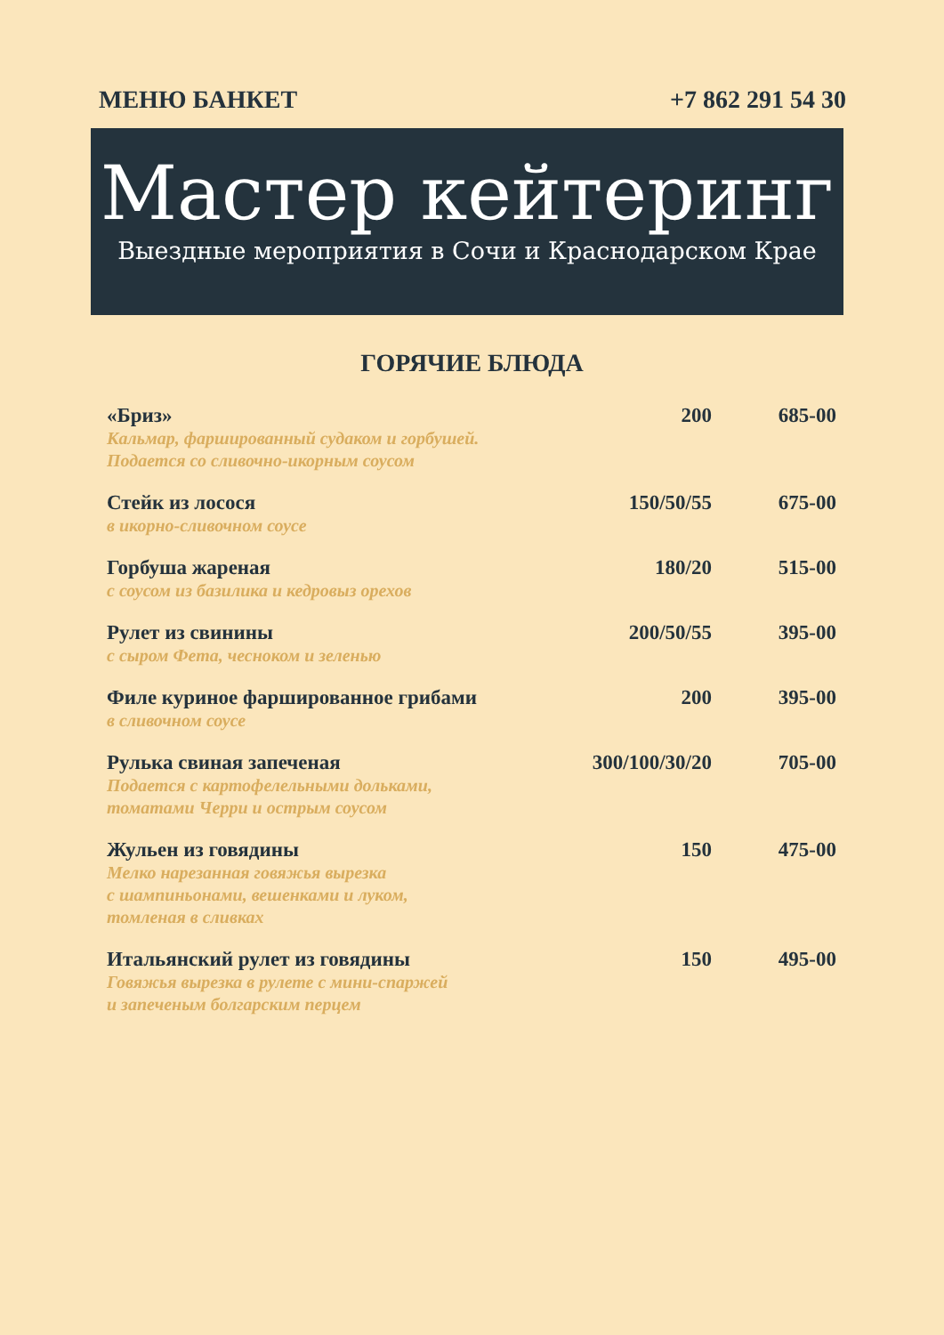МЕНЮ БАНКЕТ +7 862 291 54 30
Мастер кейтеринг
Выездные мероприятия в Сочи и Краснодарском Крае
ГОРЯЧИЕ БЛЮДА
| «Бриз» Кальмар, фаршированный судаком и горбушей. Подается со сливочно-икорным соусом | 200 | 685-00 |
| Стейк из лосося в икорно-сливочном соусе | 150/50/55 | 675-00 |
| Горбуша жареная с соусом из базилика и кедровыз орехов | 180/20 | 515-00 |
| Рулет из свинины с сыром Фета, чесноком и зеленью | 200/50/55 | 395-00 |
| Филе куриное фаршированное грибами в сливочном соусе | 200 | 395-00 |
| Рулька свиная запеченая Подается с картофелельными дольками, томатами Черри и острым соусом | 300/100/30/20 | 705-00 |
| Жульен из говядины Мелко нарезанная говяжья вырезка с шампиньонами, вешенками и луком, томленая в сливках | 150 | 475-00 |
| Итальянский рулет из говядины Говяжья вырезка в рулете с мини-спаржей и запеченым болгарским перцем | 150 | 495-00 |